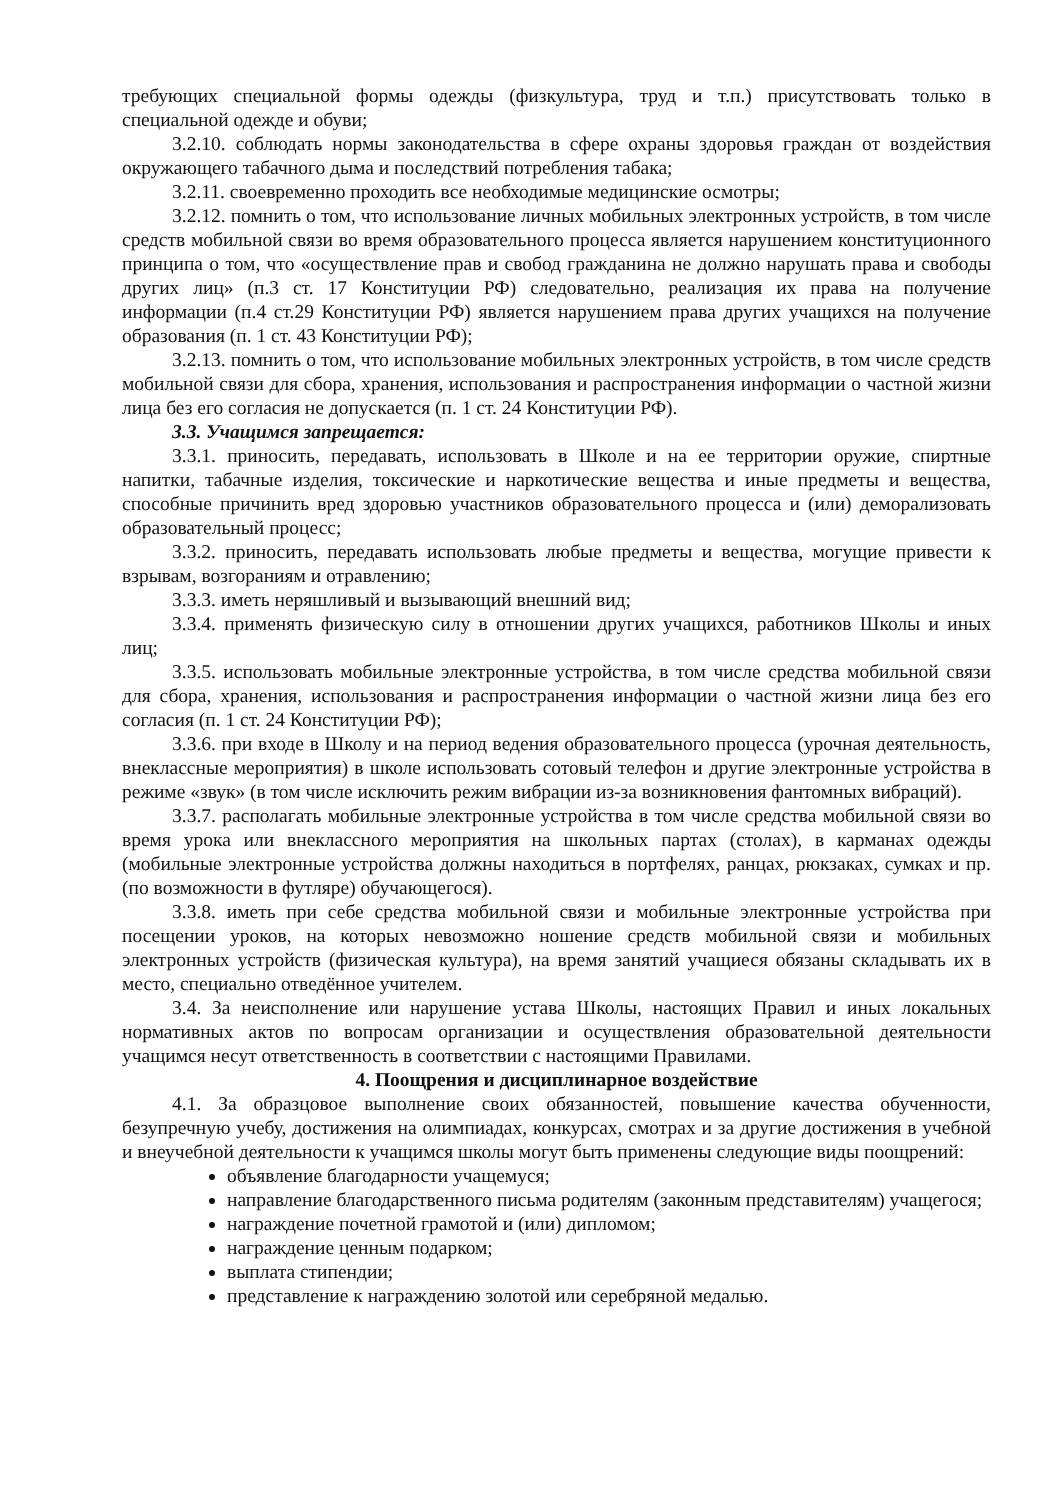требующих специальной формы одежды (физкультура, труд и т.п.) присутствовать только в специальной одежде и обуви;
3.2.10. соблюдать нормы законодательства в сфере охраны здоровья граждан от воздействия окружающего табачного дыма и последствий потребления табака;
3.2.11. своевременно проходить все необходимые медицинские осмотры;
3.2.12. помнить о том, что использование личных мобильных электронных устройств, в том числе средств мобильной связи во время образовательного процесса является нарушением конституционного принципа о том, что «осуществление прав и свобод гражданина не должно нарушать права и свободы других лиц» (п.3 ст. 17 Конституции РФ) следовательно, реализация их права на получение информации (п.4 ст.29 Конституции РФ) является нарушением права других учащихся на получение образования (п. 1 ст. 43 Конституции РФ);
3.2.13. помнить о том, что использование мобильных электронных устройств, в том числе средств мобильной связи для сбора, хранения, использования и распространения информации о частной жизни лица без его согласия не допускается (п. 1 ст. 24 Конституции РФ).
3.3. Учащимся запрещается:
3.3.1. приносить, передавать, использовать в Школе и на ее территории оружие, спиртные напитки, табачные изделия, токсические и наркотические вещества и иные предметы и вещества, способные причинить вред здоровью участников образовательного процесса и (или) деморализовать образовательный процесс;
3.3.2. приносить, передавать использовать любые предметы и вещества, могущие привести к взрывам, возгораниям и отравлению;
3.3.3. иметь неряшливый и вызывающий внешний вид;
3.3.4. применять физическую силу в отношении других учащихся, работников Школы и иных лиц;
3.3.5. использовать мобильные электронные устройства, в том числе средства мобильной связи для сбора, хранения, использования и распространения информации о частной жизни лица без его согласия (п. 1 ст. 24 Конституции РФ);
3.3.6. при входе в Школу и на период ведения образовательного процесса (урочная деятельность, внеклассные мероприятия) в школе использовать сотовый телефон и другие электронные устройства в режиме «звук» (в том числе исключить режим вибрации из-за возникновения фантомных вибраций).
3.3.7. располагать мобильные электронные устройства в том числе средства мобильной связи во время урока или внеклассного мероприятия на школьных партах (столах), в карманах одежды (мобильные электронные устройства должны находиться в портфелях, ранцах, рюкзаках, сумках и пр. (по возможности в футляре) обучающегося).
3.3.8. иметь при себе средства мобильной связи и мобильные электронные устройства при посещении уроков, на которых невозможно ношение средств мобильной связи и мобильных электронных устройств (физическая культура), на время занятий учащиеся обязаны складывать их в место, специально отведённое учителем.
3.4. За неисполнение или нарушение устава Школы, настоящих Правил и иных локальных нормативных актов по вопросам организации и осуществления образовательной деятельности учащимся несут ответственность в соответствии с настоящими Правилами.
4. Поощрения и дисциплинарное воздействие
4.1. За образцовое выполнение своих обязанностей, повышение качества обученности, безупречную учебу, достижения на олимпиадах, конкурсах, смотрах и за другие достижения в учебной и внеучебной деятельности к учащимся школы могут быть применены следующие виды поощрений:
объявление благодарности учащемуся;
направление благодарственного письма родителям (законным представителям) учащегося;
награждение почетной грамотой и (или) дипломом;
награждение ценным подарком;
выплата стипендии;
представление к награждению золотой или серебряной медалью.